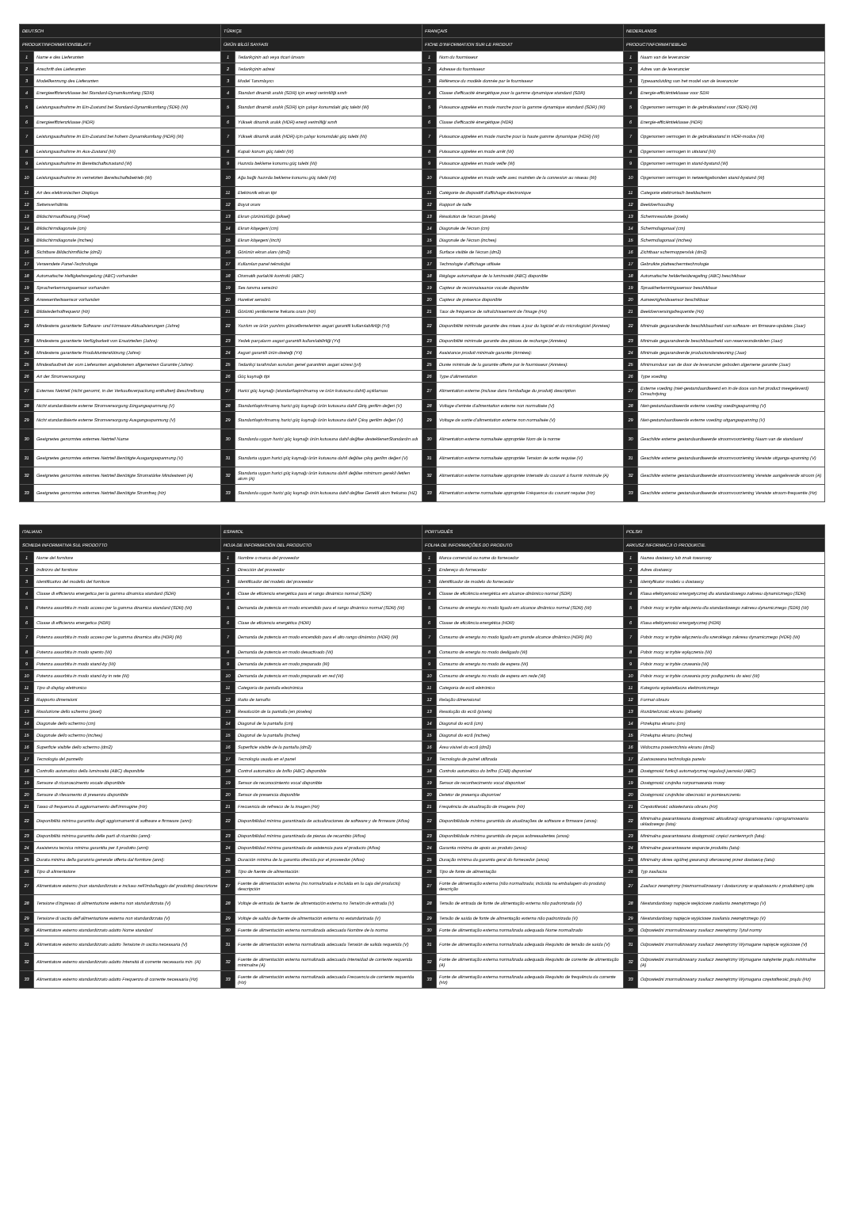| DEUTSCH | | TÜRKÇE | | FRANÇAIS | | NEDERLANDS | |
| --- | --- | --- | --- | --- | --- | --- | --- |
| PRODUKTINFORMATIONSBLATT | | ÜRÜN BİLGİ SAYFASI | | FICHE D'INFORMATION SUR LE PRODUIT | | PRODUCTINFORMATIEBLAD | |
| 1 | Name e des Lieferanten | 1 | Tedarikçinin adı veya ticari ünvanı | 1 | Nom du fournisseur | 1 | Naam van de leverancier |
| 2 | Anschrift des Lieferanten | 2 | Tedarikçinin adresi | 2 | Adresse du fournisseur | 2 | Adres van de leverancier |
| 3 | Modellkennung des Lieferanten | 3 | Model Tanımlayıcı | 3 | Référence du modèle donnée par le fournisseur | 3 | Typeaanduiding van het model van de leverancier |
| 4 | Energieeffizienzklasse bei Standard-Dynamikumfang (SDR) | 4 | Standart dinamik aralık (SDR) için enerji verimliliği sınıfı | 4 | Classe d'efficacité énergétique pour la gamme dynamique standard (SDR) | 4 | Energie-efficiëntieklasse voor SDR |
| 5 | Leistungsaufnahme im Ein-Zustand bei Standard-Dynamikumfang (SDR) (W) | 5 | Standart dinamik aralık (SDR) için çalışır konumdaki güç talebi (W) | 5 | Puissance appelée en mode marche pour la gamme dynamique standard (SDR) (W) | 5 | Opgenomen vermogen in de gebruiksstand voor (SDR) (W) |
| 6 | Energieeffizienzklasse (HDR) | 6 | Yüksek dinamik aralık (HDR) enerji verimliliği sınıfı | 6 | Classe d'efficacité énergétique (HDR) | 6 | Energie-efficiëntieklasse (HDR) |
| 7 | Leistungsaufnahme im Ein-Zustand bei hohem Dynamikumfang (HDR) (W) | 7 | Yüksek dinamik aralık (HDR) için çalışır konumdaki güç talebi (W) | 7 | Puissance appelée en mode marche pour la haute gamme dynamique (HDR) (W) | 7 | Opgenomen vermogen in de gebruiksstand in HDR-modus (W) |
| 8 | Leistungsaufnahme im Aus-Zustand (W) | 8 | Kapalı konum güç talebi (W) | 8 | Puissance appelée en mode arrêt (W) | 8 | Opgenomen vermogen in uitstand (W) |
| 9 | Leistungsaufnahme im Bereitschaftszustand (W) | 9 | Hazırda bekleme konumu güç talebi (W) | 9 | Puissance appelée en mode veille (W) | 9 | Opgenomen vermogen in stand-bystand (W) |
| 10 | Leistungsaufnahme im vernetzten Bereitschaftsbetrieb (W) | 10 | Ağa bağlı hazırda bekleme konumu güç talebi (W) | 10 | Puissance appelée en mode veille avec maintien de la connexion au réseau (W) | 10 | Opgenomen vermogen in netwerkgebonden stand-bystand (W) |
| 11 | Art des elektronischen Displays | 11 | Elektronik ekran tipi | 11 | Catégorie de dispositif d'affichage électronique | 11 | Categorie elektronisch beeldscherm |
| 12 | Seitenverhältnis | 12 | Boyut oranı | 12 | Rapport de taille | 12 | Beeldverhouding |
| 13 | Bildschirmauflösung (Pixel) | 13 | Ekran çözünürlüğü (piksel) | 13 | Résolution de l'écran (pixels) | 13 | Schermresolutie (pixels) |
| 14 | Bildschirmdiagonale (cm) | 14 | Ekran köşegeni (cm) | 14 | Diagonale de l'écran (cm) | 14 | Schermdiagonaal (cm) |
| 15 | Bildschirmdiagonale (inches) | 15 | Ekran köşegeni (inch) | 15 | Diagonale de l'écran (inches) | 15 | Schermdiagonaal (inches) |
| 16 | Sichtbare Bildschirmfläche (dm2) | 16 | Görünür ekran alanı (dm2) | 16 | Surface visible de l'écran (dm2) | 16 | Zichtbaar schermoppervlak (dm2) |
| 17 | Verwendete Panel-Technologie | 17 | Kullanılan panel teknolojisi | 17 | Technologie d'affichage utilisée | 17 | Gebruikte platteschermtechnologie |
| 18 | Automatische Helligkeitsregelung (ABC) vorhanden | 18 | Otomatik parlaklık kontrolü (ABC) | 18 | Réglage automatique de la luminosité (ABC) disponible | 18 | Automatische helderheidsregeling (ABC) beschikbaar |
| 19 | Spracherkennungssensor vorhanden | 19 | Ses tanıma sensörü | 19 | Capteur de reconnaissance vocale disponible | 19 | Spraakherkenningssensor beschikbaar |
| 20 | Anwesenheitssensor vorhanden | 20 | Hareket sensörü | 20 | Capteur de présence disponible | 20 | Aanwezigheidssensor beschikbaar |
| 21 | Bildwiederholfrequenz (Hz) | 21 | Görüntü yenilememe frekans oranı (Hz) | 21 | Taux de fréquence de rafraîchissement de l'image (Hz) | 21 | Beeldverversingsfrequentie (Hz) |
| 22 | Mindestens garantierte Software- und Firmware-Aktualisierungen (Jahre) | 22 | Yazılım ve ürün yazılımı güncellemelerinin asgari garantili kullanılabilirliği (Yıl) | 22 | Disponibilité minimale garantie des mises à jour du logiciel et du micrologiciel (Années) | 22 | Minimale gegarandeerde beschikbaarheid van software- en firmware-updates (Jaar) |
| 23 | Mindestens garantierte Verfügbarkeit von Ersatzteilen (Jahre): | 23 | Yedek parçaların asgari garantili kullanılabilirliği (Yıl) | 23 | Disponibilité minimale garantie des pièces de rechange (Années) | 23 | Minimale gegarandeerde beschikbaarheid van reserveonderdelen (Jaar) |
| 24 | Mindestens garantierte Produktunterstützung (Jahre): | 24 | Asgari garantili ürün desteği (Yıl) | 24 | Assistance produit minimale garantie (Années): | 24 | Minimale gegarandeerde productondersteuning (Jaar) |
| 25 | Mindestlaufzeit der vom Lieferanten angebotenen allgemeinen Garantie (Jahre): | 25 | Tedarikçi tarafından sunulan genel garantinin asgari süresi (yıl) | 25 | Durée minimale de la garantie offerte par le fournisseur (Années): | 25 | Minimumduur van de door de leverancier geboden algemene garantie (Jaar) |
| 26 | Art der Stromversorgung | 26 | Güç kaynağı tipi | 26 | Type d'alimentation | 26 | Type voeding |
| 27 | Externes Netzteil (nicht genormt, in der Verkaufsverpackung enthalten) Beschreibung | 27 | Harici güç kaynağı (standartlaştırılmamış ve ürün kutusuna dahil) açıklaması | 27 | Alimentation externe (incluse dans l'emballage du produit) description | 27 | Externe voeding (niet-gestandaardiseerd en in de doos van het product meegeleverd) Omschrijving |
| 28 | Nicht standardisierte externe Stromversorgung Eingangsspannung (V) | 28 | Standartlaştırılmamış harici güç kaynağı ürün kutusuna dahil Giriş gerilim değeri (V) | 28 | Voltage d'entrée d'alimentation externe non normalisée (V) | 28 | Niet-gestandaardiseerde externe voeding voedingsspanning (V) |
| 29 | Nicht standardisierte externe Stromversorgung Ausgangsspannung (V) | 29 | Standartlaştırılmamış harici güç kaynağı ürün kutusuna dahil Çıkış gerilim değeri (V) | 29 | Voltage de sortie d'alimentation externe non normalisée (V) | 29 | Niet-gestandaardiseerde externe voeding uitgangsspanning (V) |
| 30 | Geeignetes genormtes externes Netzteil Name | 30 | Standarda uygun harici güç kaynağı ürün kutusuna dahil değilse desteklenenStandardın adı | 30 | Alimentation externe normalisée appropriée Nom de la norme | 30 | Geschikte externe gestandaardiseerde stroomvoorziening Naam van de standaard |
| 31 | Geeignetes genormtes externes Netzteil Benötigte Ausgangsspannung (V) | 31 | Standarta uygun harici güç kaynağı ürün kutusuna dahil değilse çıkış gerilim değeri (V) | 31 | Alimentation externe normalisée appropriée Tension de sortie requise (V) | 31 | Geschikte externe gestandaardiseerde stroomvoorziening Vereiste uitgangs-spanning (V) |
| 32 | Geeignetes genormtes externes Netzteil Benötigte Stromstärke Mindestwert (A) | 32 | Standarta uygun harici güç kaynağı ürün kutusuna dahil değilse minimum gerekli iletilen akım (A) | 32 | Alimentation externe normalisée appropriée Intensité du courant à fournir minimale (A) | 32 | Geschikte externe gestandaardiseerde stroomvoorziening Vereiste aangeleverde stroom (A) |
| 33 | Geeignetes genormtes externes Netzteil Benötigte Stromfreq (Hz) | 33 | Standarda uygun harici güç kaynağı ürün kutusuna dahil değilse Gerekli akım frekansı (HZ) | 33 | Alimentation externe normalisée appropriée Fréquence du courant requise (Hz) | 33 | Geschikte externe gestandaardiseerde stroomvoorziening Vereiste stroom-frequentie (Hz) |
| ITALIANO | | ESPAñOL | | PORTUGUÊS | | POLSKI | |
| --- | --- | --- | --- | --- | --- | --- | --- |
| SCHEDA INFORMATIVA SUL PRODOTTO | | HOJA DE INFORMACIÓN DEL PRODUCTO | | FOLHA DE INFORMAÇÕES DO PRODUTO | | ARKUSZ INFORMACJI O PRODUKCIE. | |
| 1 | Nome del fornitore | 1 | Nombre o marca del proveedor | 1 | Marca comercial ou nome do fornecedor | 1 | Nazwa dostawcy lub znak towarowy |
| 2 | Indirizzo del fornitore | 2 | Dirección del proveedor | 2 | Endereço do fornecedor | 2 | Adres dostawcy |
| 3 | Identificativo del modello del fornitore | 3 | Identificador del modelo del proveedor | 3 | Identificador de modelo do fornecedor | 3 | Identyfikator modelu u dostawcy |
| 4 | Classe di efficienza energetica per la gamma dinamica standard (SDR) | 4 | Clase de eficiencia energética para el rango dinámico normal (SDR) | 4 | Classe de eficiência energética em alcance dinâmico normal (SDR) | 4 | Klasa efektywności energetycznej dla standardowego zakresu dynamicznego (SDR) |
| 5 | Potenza assorbita in modo acceso per la gamma dinamica standard (SDR) (W) | 5 | Demanda de potencia en modo encendido para el rango dinámico normal (SDR) (W) | 5 | Consumo de energia no modo ligado em alcance dinâmico normal (SDR) (W) | 5 | Pobór mocy w trybie włączenia dla standardowego zakresu dynamicznego (SDR) (W) |
| 6 | Classe di efficienza energetica (HDR) | 6 | Clase de eficiencia energética (HDR) | 6 | Classe de eficiência energética (HDR) | 6 | Klasa efektywności energetycznej (HDR) |
| 7 | Potenza assorbita in modo acceso per la gamma dinamica alta (HDR) (W) | 7 | Demanda de potencia en modo encendido para el alto rango dinámico (HDR) (W) | 7 | Consumo de energia no modo ligado em grande alcance dinâmico (HDR) (W) | 7 | Pobór mocy w trybie włączenia dla szerokiego zakresu dynamicznego (HDR) (W) |
| 8 | Potenza assorbita in modo spento (W) | 8 | Demanda de potencia en modo desactivado (W) | 8 | Consumo de energia no modo desligado (W) | 8 | Pobór mocy w trybie wyłączenia (W) |
| 9 | Potenza assorbita in modo stand-by (W) | 9 | Demanda de potencia en modo preparado (W) | 9 | Consumo de energia no modo de espera (W) | 9 | Pobór mocy w trybie czuwania (W) |
| 10 | Potenza assorbita in modo stand-by in rete (W) | 10 | Demanda de potencia en modo preparado en red (W) | 10 | Consumo de energia no modo de espera em rede (W) | 10 | Pobór mocy w trybie czuwania przy podłączeniu do sieci (W) |
| 11 | Tipo di display elettronico | 11 | Categoría de pantalla electrónica | 11 | Categoria de ecrã eletrónico | 11 | Kategoria wyświetlacza elektronicznego |
| 12 | Rapporto dimensioni | 12 | Ratio de tamaño | 12 | Relação dimensional | 12 | Format obrazu |
| 13 | Risoluzione dello schermo (pixel) | 13 | Resolución de la pantalla (en píxeles) | 13 | Resolução do ecrã (píxeis) | 13 | Rozdzielczość ekranu (piksele) |
| 14 | Diagonale dello schermo (cm) | 14 | Diagonal de la pantalla (cm) | 14 | Diagonal do ecrã (cm) | 14 | Przekątna ekranu (cm) |
| 15 | Diagonale dello schermo (inches) | 15 | Diagonal de la pantalla (inches) | 15 | Diagonal do ecrã (inches) | 15 | Przekątna ekranu (inches) |
| 16 | Superficie visibile dello schermo (dm2) | 16 | Superficie visible de la pantalla (dm2) | 16 | Área visível do ecrã (dm2) | 16 | Widoczna powierzchnia ekranu (dm2) |
| 17 | Tecnologia del pannello | 17 | Tecnología usada en el panel | 17 | Tecnologia de painel utilizada | 17 | Zastosowana technologia panelu |
| 18 | Controllo automatico della luminosità (ABC) disponibile | 18 | Control automático de brillo (ABC) disponible | 18 | Controlo automático do brilho (CAB) disponível | 18 | Dostępność funkcji automatycznej regulacji jasności (ABC) |
| 19 | Sensore di riconoscimento vocale disponibile | 19 | Sensor de reconocimiento vocal disponible | 19 | Sensor de reconhecimento vocal disponível | 19 | Dostępność czujnika rozpoznawania mowy |
| 20 | Sensore di rilevamento di presenza disponibile | 20 | Sensor de presencia disponible | 20 | Detetor de presença disponível | 20 | Dostępność czujników obecności w pomieszczeniu |
| 21 | Tasso di frequenza di aggiornamento dell'immagine (Hz) | 21 | Frecuencia de refresco de la imagen (Hz) | 21 | Frequência de atualização de imagens (Hz) | 21 | Częstotliwość odświeżania obrazu (Hz) |
| 22 | Disponibilità minima garantita degli aggiornamenti di software e firmware (anni): | 22 | Disponibilidad mínima garantizada de actualizaciones de software y de firmware (Años) | 22 | Disponibilidade mínima garantida de atualizações de software e firmware (anos): | 22 | Minimalna gwarantowana dostępność aktualizacji oprogramowania i oprogramowania układowego (lata): |
| 23 | Disponibilità minima garantita delle parti di ricambio (anni): | 23 | Disponibilidad mínima garantizada de piezas de recambio (Años) | 23 | Disponibilidade mínima garantida de peças sobressalentes (anos): | 23 | Minimalna gwarantowana dostępność części zamiennych (lata): |
| 24 | Assistenza tecnica minima garantita per il prodotto (anni): | 24 | Disponibilidad mínima garantizada de asistencia para el producto (Años) | 24 | Garantia mínima de apoio ao produto (anos): | 24 | Minimalne gwarantowane wsparcie produktu (lata): |
| 25 | Durata minima della garanzia generale offerta dal fornitore (anni): | 25 | Duración mínima de la garantía ofrecida por el proveedor (Años) | 25 | Duração mínima da garantia geral do fornecedor (anos): | 25 | Minimalny okres ogólnej gwarancji oferowanej przez dostawcę (lata): |
| 26 | Tipo di alimentatore | 26 | Tipo de fuente de alimentación: | 26 | Tipo de fonte de alimentação | 26 | Typ zasilacza |
| 27 | Alimentatore esterno (non standardizzato e incluso nell'imballaggio del prodotto) descrizione | 27 | Fuente de alimentación externa (no normalizada e incluida en la caja del producto) descripción | 27 | Fonte de alimentação externa (não normalizada; incluída na embalagem do produto) descrição | 27 | Zasilacz zewnętrzny (nieznormalizowany i dostarczony w opakowaniu z produktem) opis |
| 28 | Tensione d'ingresso di alimentazione esterna non standardizzata (V) | 28 | Voltaje de entrada de fuente de alimentación externa no Tensión de entrada (V) | 28 | Tensão de entrada de fonte de alimentação externa não padronizada (V) | 28 | Niestandardowy napięcie wejściowe zasilania zewnętrznego (V) |
| 29 | Tensione di uscita dell'alimentazione esterna non standardizzata (V) | 29 | Voltaje de salida de fuente de alimentación externa no estandarizada (V) | 29 | Tensão de saída de fonte de alimentação externa não padronizada (V) | 29 | Niestandardowy napięcie wyjściowe zasilania zewnętrznego (V) |
| 30 | Alimentatore esterno standardizzato adatto Nome standard | 30 | Fuente de alimentación externa normalizada adecuada Nombre de la norma | 30 | Fonte de alimentação externa normalizada adequada Nome normalizado | 30 | Odpowiedni znormalizowany zasilacz zewnętrzny Tytuł normy |
| 31 | Alimentatore esterno standardizzato adatto Tensione in uscita necessaria (V) | 31 | Fuente de alimentación externa normalizada adecuada Tensión de salida requerida (V) | 31 | Fonte de alimentação externa normalizada adequada Requisito de tensão de saída (V) | 31 | Odpowiedni znormalizowany zasilacz zewnętrzny Wymagane napięcie wyjściowe (V) |
| 32 | Alimentatore esterno standardizzato adatto Intensità di corrente necessaria min. (A) | 32 | Fuente de alimentación externa normalizada adecuada Intensidad de corriente requerida minimalne (A) | 32 | Fonte de alimentação externa normalizada adequada Requisito de corrente de alimentação (A) | 32 | Odpowiedni znormalizowany zasilacz zewnętrzny Wymagane natężenie prądu minimalne (A) |
| 33 | Alimentatore esterno standardizzato adatto Frequenza di corrente necessaria (Hz) | 33 | Fuente de alimentación externa normalizada adecuada Frecuencia de corriente requerida (Hz) | 33 | Fonte de alimentação externa normalizada adequada Requisito de frequência da corrente (Hz) | 33 | Odpowiedni znormalizowany zasilacz zewnętrzny Wymagana częstotliwość prądu (Hz) |